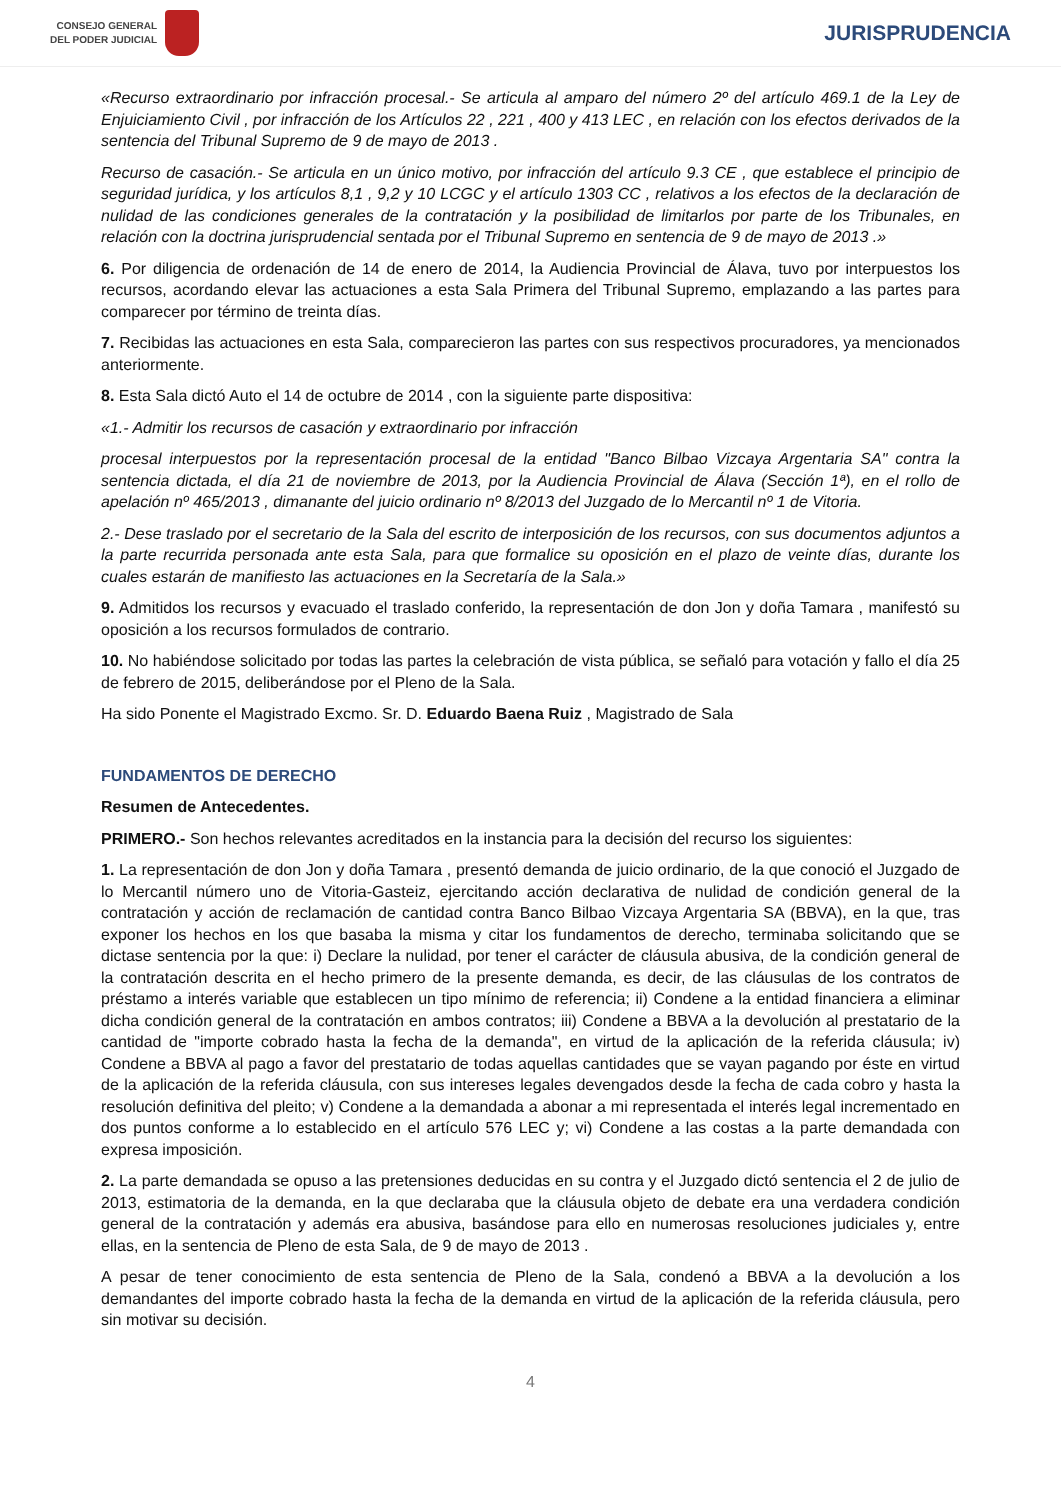CONSEJO GENERAL
DEL PODER JUDICIAL
JURISPRUDENCIA
«Recurso extraordinario por infracción procesal.- Se articula al amparo del número 2º del artículo 469.1 de la Ley de Enjuiciamiento Civil , por infracción de los Artículos 22 , 221 , 400 y 413 LEC , en relación con los efectos derivados de la sentencia del Tribunal Supremo de 9 de mayo de 2013 .
Recurso de casación.- Se articula en un único motivo, por infracción del artículo 9.3 CE , que establece el principio de seguridad jurídica, y los artículos 8,1 , 9,2 y 10 LCGC y el artículo 1303 CC , relativos a los efectos de la declaración de nulidad de las condiciones generales de la contratación y la posibilidad de limitarlos por parte de los Tribunales, en relación con la doctrina jurisprudencial sentada por el Tribunal Supremo en sentencia de 9 de mayo de 2013 .»
6. Por diligencia de ordenación de 14 de enero de 2014, la Audiencia Provincial de Álava, tuvo por interpuestos los recursos, acordando elevar las actuaciones a esta Sala Primera del Tribunal Supremo, emplazando a las partes para comparecer por término de treinta días.
7. Recibidas las actuaciones en esta Sala, comparecieron las partes con sus respectivos procuradores, ya mencionados anteriormente.
8. Esta Sala dictó Auto el 14 de octubre de 2014 , con la siguiente parte dispositiva:
«1.- Admitir los recursos de casación y extraordinario por infracción
procesal interpuestos por la representación procesal de la entidad "Banco Bilbao Vizcaya Argentaria SA" contra la sentencia dictada, el día 21 de noviembre de 2013, por la Audiencia Provincial de Álava (Sección 1ª), en el rollo de apelación nº 465/2013 , dimanante del juicio ordinario nº 8/2013 del Juzgado de lo Mercantil nº 1 de Vitoria.
2.- Dese traslado por el secretario de la Sala del escrito de interposición de los recursos, con sus documentos adjuntos a la parte recurrida personada ante esta Sala, para que formalice su oposición en el plazo de veinte días, durante los cuales estarán de manifiesto las actuaciones en la Secretaría de la Sala.»
9. Admitidos los recursos y evacuado el traslado conferido, la representación de don Jon y doña Tamara , manifestó su oposición a los recursos formulados de contrario.
10. No habiéndose solicitado por todas las partes la celebración de vista pública, se señaló para votación y fallo el día 25 de febrero de 2015, deliberándose por el Pleno de la Sala.
Ha sido Ponente el Magistrado Excmo. Sr. D. Eduardo Baena Ruiz , Magistrado de Sala
FUNDAMENTOS DE DERECHO
Resumen de Antecedentes.
PRIMERO.- Son hechos relevantes acreditados en la instancia para la decisión del recurso los siguientes:
1. La representación de don Jon y doña Tamara , presentó demanda de juicio ordinario, de la que conoció el Juzgado de lo Mercantil número uno de Vitoria-Gasteiz, ejercitando acción declarativa de nulidad de condición general de la contratación y acción de reclamación de cantidad contra Banco Bilbao Vizcaya Argentaria SA (BBVA), en la que, tras exponer los hechos en los que basaba la misma y citar los fundamentos de derecho, terminaba solicitando que se dictase sentencia por la que: i) Declare la nulidad, por tener el carácter de cláusula abusiva, de la condición general de la contratación descrita en el hecho primero de la presente demanda, es decir, de las cláusulas de los contratos de préstamo a interés variable que establecen un tipo mínimo de referencia; ii) Condene a la entidad financiera a eliminar dicha condición general de la contratación en ambos contratos; iii) Condene a BBVA a la devolución al prestatario de la cantidad de "importe cobrado hasta la fecha de la demanda", en virtud de la aplicación de la referida cláusula; iv) Condene a BBVA al pago a favor del prestatario de todas aquellas cantidades que se vayan pagando por éste en virtud de la aplicación de la referida cláusula, con sus intereses legales devengados desde la fecha de cada cobro y hasta la resolución definitiva del pleito; v) Condene a la demandada a abonar a mi representada el interés legal incrementado en dos puntos conforme a lo establecido en el artículo 576 LEC y; vi) Condene a las costas a la parte demandada con expresa imposición.
2. La parte demandada se opuso a las pretensiones deducidas en su contra y el Juzgado dictó sentencia el 2 de julio de 2013, estimatoria de la demanda, en la que declaraba que la cláusula objeto de debate era una verdadera condición general de la contratación y además era abusiva, basándose para ello en numerosas resoluciones judiciales y, entre ellas, en la sentencia de Pleno de esta Sala, de 9 de mayo de 2013 .
A pesar de tener conocimiento de esta sentencia de Pleno de la Sala, condenó a BBVA a la devolución a los demandantes del importe cobrado hasta la fecha de la demanda en virtud de la aplicación de la referida cláusula, pero sin motivar su decisión.
4